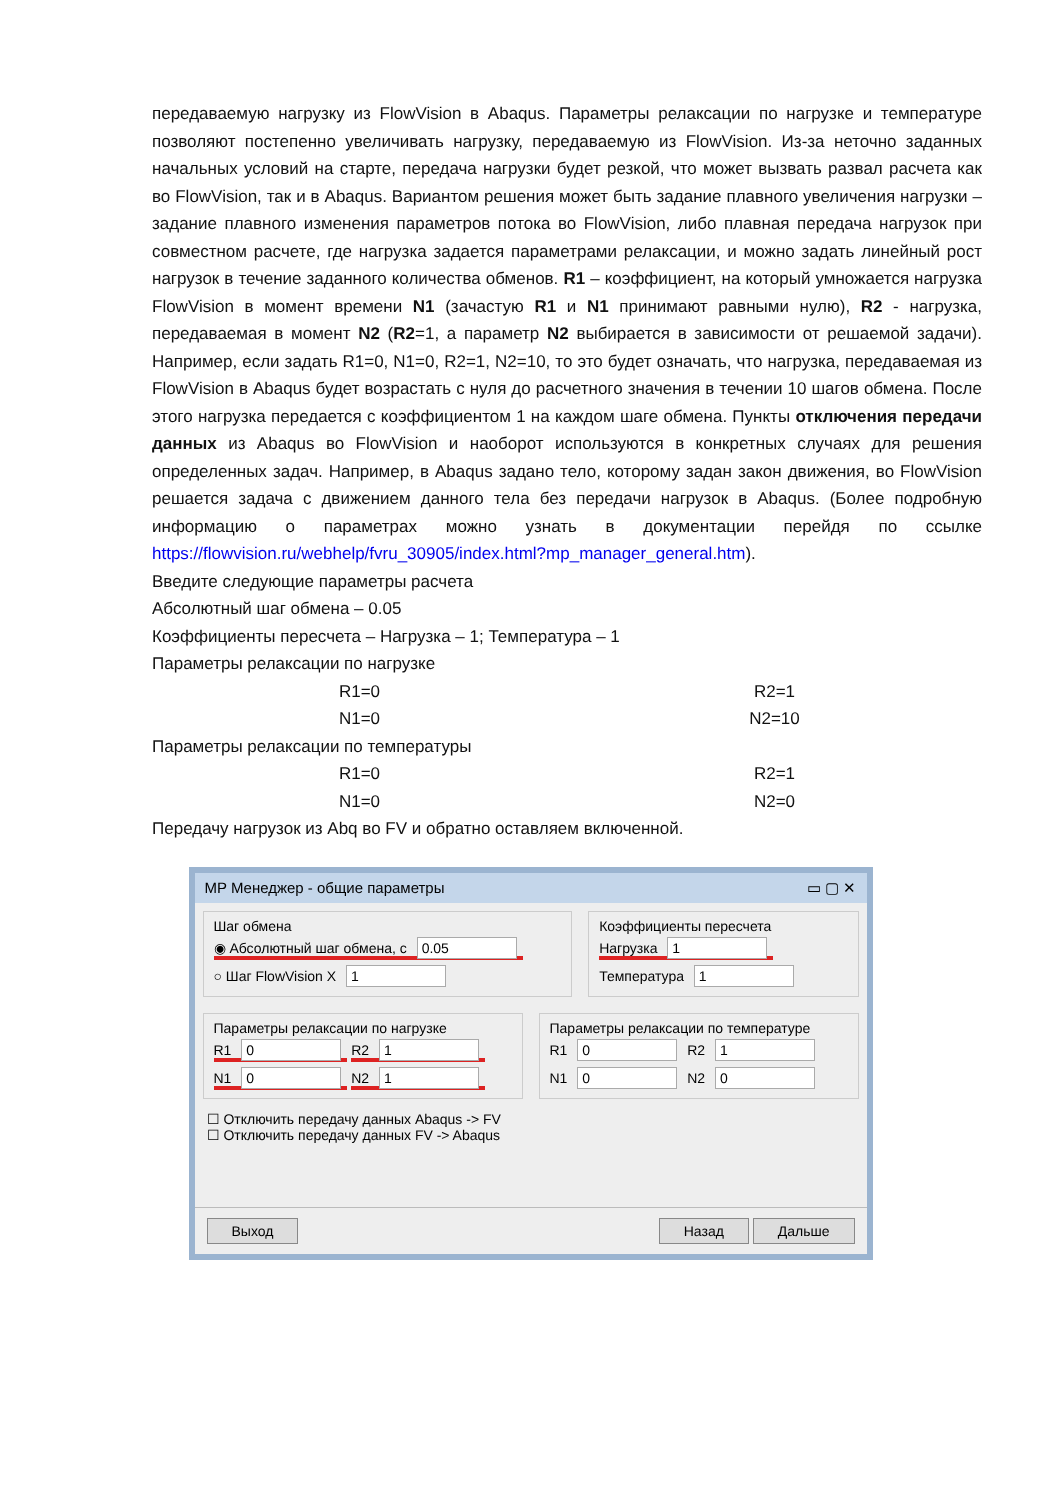передаваемую нагрузку из FlowVision в Abaqus. Параметры релаксации по нагрузке и температуре позволяют постепенно увеличивать нагрузку, передаваемую из FlowVision. Из-за неточно заданных начальных условий на старте, передача нагрузки будет резкой, что может вызвать развал расчета как во FlowVision, так и в Abaqus. Вариантом решения может быть задание плавного увеличения нагрузки – задание плавного изменения параметров потока во FlowVision, либо плавная передача нагрузок при совместном расчете, где нагрузка задается параметрами релаксации, и можно задать линейный рост нагрузок в течение заданного количества обменов. R1 – коэффициент, на который умножается нагрузка FlowVision в момент времени N1 (зачастую R1 и N1 принимают равными нулю), R2 - нагрузка, передаваемая в момент N2 (R2=1, а параметр N2 выбирается в зависимости от решаемой задачи). Например, если задать R1=0, N1=0, R2=1, N2=10, то это будет означать, что нагрузка, передаваемая из FlowVision в Abaqus будет возрастать с нуля до расчетного значения в течении 10 шагов обмена. После этого нагрузка передается с коэффициентом 1 на каждом шаге обмена. Пункты отключения передачи данных из Abaqus во FlowVision и наоборот используются в конкретных случаях для решения определенных задач. Например, в Abaqus задано тело, которому задан закон движения, во FlowVision решается задача с движением данного тела без передачи нагрузок в Abaqus. (Более подробную информацию о параметрах можно узнать в документации перейдя по ссылке https://flowvision.ru/webhelp/fvru_30905/index.html?mp_manager_general.htm).
Введите следующие параметры расчета
Абсолютный шаг обмена – 0.05
Коэффициенты пересчета – Нагрузка – 1; Температура – 1
Параметры релаксации по нагрузке
R1=0 R2=1
N1=0 N2=10
Параметры релаксации по температуры
R1=0 R2=1
N1=0 N2=0
Передачу нагрузок из Abq во FV и обратно оставляем включенной.
MP Менеджер - общие параметры ▭ ▢ ✕
Шаг обмена
◉ Абсолютный шаг обмена, с 0.05
○ Шаг FlowVision X 1
Коэффициенты пересчета
Нагрузка 1
Температура 1
Параметры релаксации по нагрузке
R1 0 R2 1
N1 0 N2 1
Параметры релаксации по температуре
R1 0 R2 1
N1 0 N2 0
☐ Отключить передачу данных Abaqus -> FV
☐ Отключить передачу данных FV -> Abaqus
Выход Назад Дальше